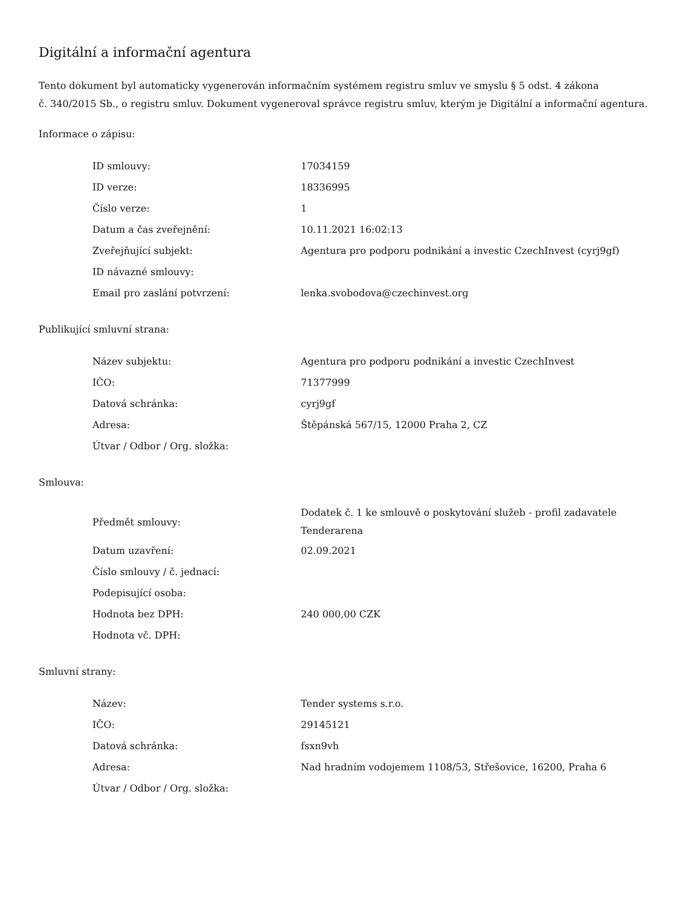Digitální a informační agentura
Tento dokument byl automaticky vygenerován informačním systémem registru smluv ve smyslu § 5 odst. 4 zákona
č. 340/2015 Sb., o registru smluv. Dokument vygeneroval správce registru smluv, kterým je Digitální a informační agentura.
Informace o zápisu:
| ID smlouvy: | 17034159 |
| ID verze: | 18336995 |
| Číslo verze: | 1 |
| Datum a čas zveřejnění: | 10.11.2021 16:02:13 |
| Zveřejňující subjekt: | Agentura pro podporu podnikání a investic CzechInvest (cyrj9gf) |
| ID návazné smlouvy: | |
| Email pro zaslání potvrzení: | lenka.svobodova@czechinvest.org |
Publikující smluvní strana:
| Název subjektu: | Agentura pro podporu podnikání a investic CzechInvest |
| IČO: | 71377999 |
| Datová schránka: | cyrj9gf |
| Adresa: | Štěpánská 567/15, 12000 Praha 2, CZ |
| Útvar / Odbor / Org. složka: | |
Smlouva:
| Předmět smlouvy: | Dodatek č. 1 ke smlouvě o poskytování služeb - profil zadavatele Tenderarena |
| Datum uzavření: | 02.09.2021 |
| Číslo smlouvy / č. jednací: | |
| Podepisující osoba: | |
| Hodnota bez DPH: | 240 000,00 CZK |
| Hodnota vč. DPH: | |
Smluvní strany:
| Název: | Tender systems s.r.o. |
| IČO: | 29145121 |
| Datová schránka: | fsxn9vh |
| Adresa: | Nad hradním vodojemem 1108/53, Střešovice, 16200, Praha 6 |
| Útvar / Odbor / Org. složka: | |